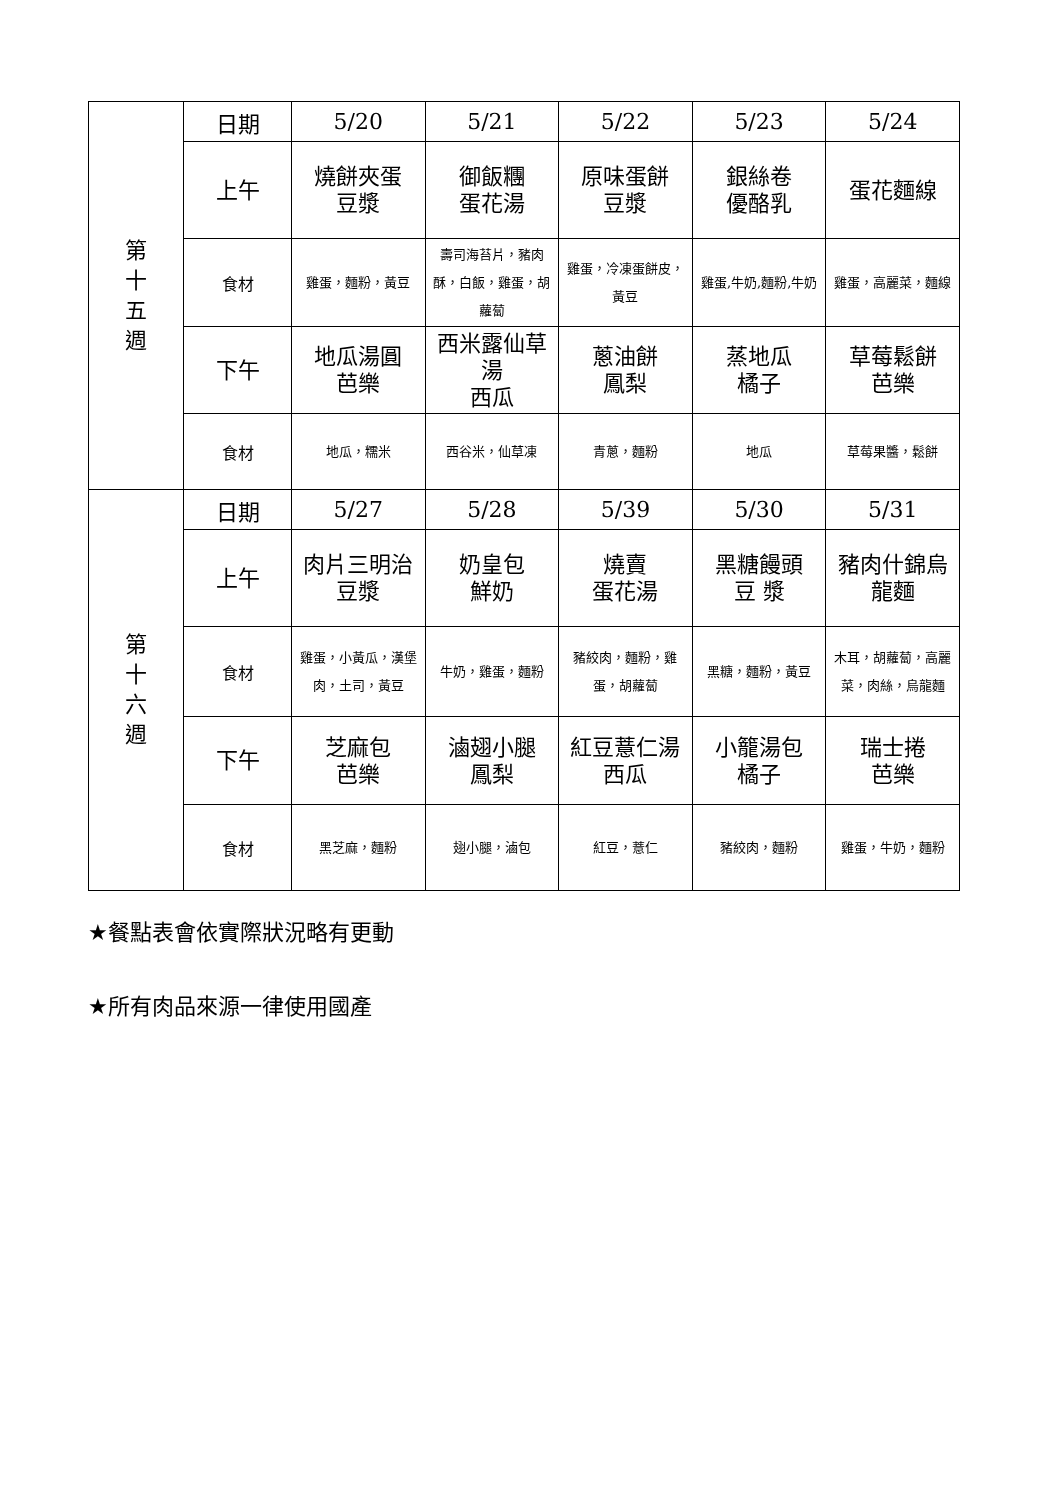| 第 十 五 週 | 日期 | 5/20 | 5/21 | 5/22 | 5/23 | 5/24 |
| | 上午 | 燒餅夾蛋 豆漿 | 御飯糰 蛋花湯 | 原味蛋餅 豆漿 | 銀絲卷 優酪乳 | 蛋花麵線 |
| | 食材 | 雞蛋，麵粉，黃豆 | 壽司海苔片，豬肉酥，白飯，雞蛋，胡蘿蔔 | 雞蛋，冷凍蛋餅皮，黃豆 | 雞蛋,牛奶,麵粉,牛奶 | 雞蛋，高麗菜，麵線 |
| | 下午 | 地瓜湯圓 芭樂 | 西米露仙草湯 西瓜 | 蔥油餅 鳳梨 | 蒸地瓜 橘子 | 草莓鬆餅 芭樂 |
| | 食材 | 地瓜，糯米 | 西谷米，仙草凍 | 青蔥，麵粉 | 地瓜 | 草莓果醬，鬆餅 |
| 第 十 六 週 | 日期 | 5/27 | 5/28 | 5/39 | 5/30 | 5/31 |
| | 上午 | 肉片三明治 豆漿 | 奶皇包 鮮奶 | 燒賣 蛋花湯 | 黑糖饅頭 豆 漿 | 豬肉什錦烏龍麵 |
| | 食材 | 雞蛋，小黃瓜，漢堡肉，土司，黃豆 | 牛奶，雞蛋，麵粉 | 豬絞肉，麵粉，雞蛋，胡蘿蔔 | 黑糖，麵粉，黃豆 | 木耳，胡蘿蔔，高麗菜，肉絲，烏龍麵 |
| | 下午 | 芝麻包 芭樂 | 滷翅小腿 鳳梨 | 紅豆薏仁湯 西瓜 | 小籠湯包 橘子 | 瑞士捲 芭樂 |
| | 食材 | 黑芝麻，麵粉 | 翅小腿，滷包 | 紅豆，薏仁 | 豬絞肉，麵粉 | 雞蛋，牛奶，麵粉 |
★餐點表會依實際狀況略有更動
★所有肉品來源一律使用國產